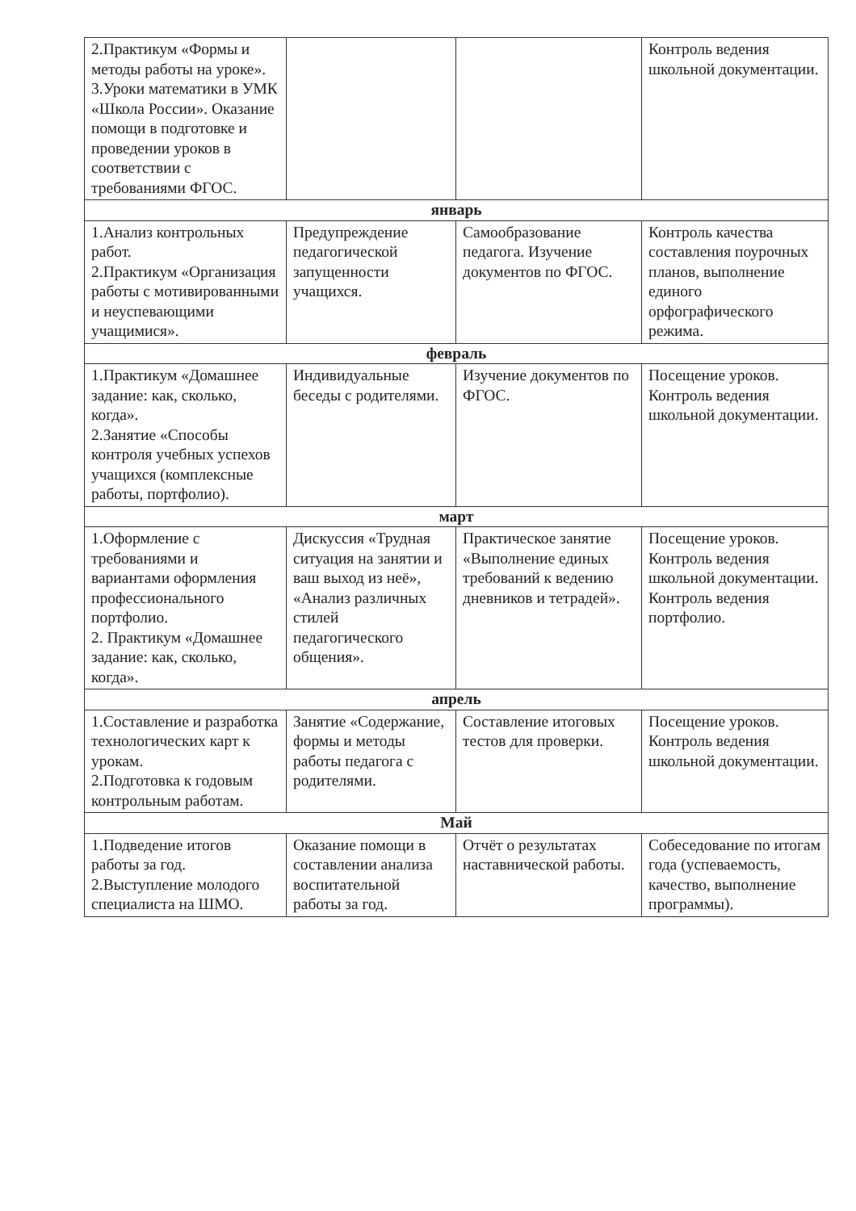| 2.Практикум «Формы и методы работы на уроке». 3.Уроки математики в УМК «Школа России». Оказание помощи в подготовке и проведении уроков в соответствии с требованиями ФГОС. | | | Контроль ведения школьной документации. |
| январь | | | |
| 1.Анализ контрольных работ. 2.Практикум «Организация работы с мотивированными и неуспевающими учащимися». | Предупреждение педагогической запущенности учащихся. | Самообразование педагога. Изучение документов по ФГОС. | Контроль качества составления поурочных планов, выполнение единого орфографического режима. |
| февраль | | | |
| 1.Практикум «Домашнее задание: как, сколько, когда». 2.Занятие «Способы контроля учебных успехов учащихся (комплексные работы, портфолио). | Индивидуальные беседы с родителями. | Изучение документов по ФГОС. | Посещение уроков. Контроль ведения школьной документации. |
| март | | | |
| 1.Оформление с требованиями и вариантами оформления профессионального портфолио. 2. Практикум «Домашнее задание: как, сколько, когда». | Дискуссия «Трудная ситуация на занятии и ваш выход из неё», «Анализ различных стилей педагогического общения». | Практическое занятие «Выполнение единых требований к ведению дневников и тетрадей». | Посещение уроков. Контроль ведения школьной документации. Контроль ведения портфолио. |
| апрель | | | |
| 1.Составление и разработка технологических карт к урокам. 2.Подготовка к годовым контрольным работам. | Занятие «Содержание, формы и методы работы педагога с родителями. | Составление итоговых тестов для проверки. | Посещение уроков. Контроль ведения школьной документации. |
| Май | | | |
| 1.Подведение итогов работы за год. 2.Выступление молодого специалиста на ШМО. | Оказание помощи в составлении анализа воспитательной работы за год. | Отчёт о результатах наставнической работы. | Собеседование по итогам года (успеваемость, качество, выполнение программы). |